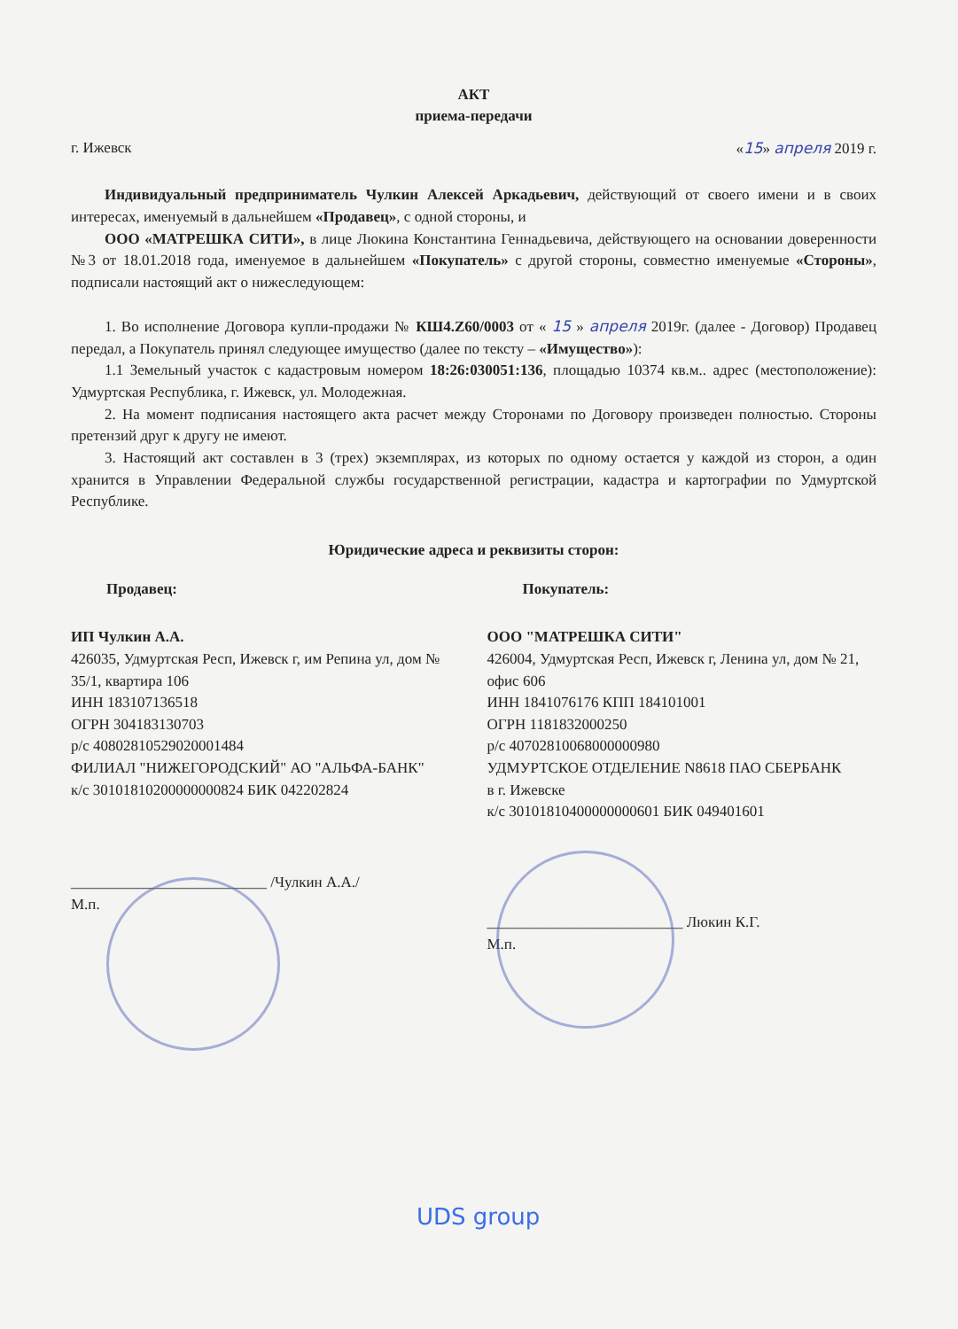АКТ
приема-передачи
г. Ижевск «15» апреля 2019 г.
Индивидуальный предприниматель Чулкин Алексей Аркадьевич, действующий от своего имени и в своих интересах, именуемый в дальнейшем «Продавец», с одной стороны, и
ООО «МАТРЕШКА СИТИ», в лице Люкина Константина Геннадьевича, действующего на основании доверенности №3 от 18.01.2018 года, именуемое в дальнейшем «Покупатель» с другой стороны, совместно именуемые «Стороны», подписали настоящий акт о нижеследующем:
1. Во исполнение Договора купли-продажи № КШ4.Z60/0003 от « 15 » апреля 2019г. (далее - Договор) Продавец передал, а Покупатель принял следующее имущество (далее по тексту – «Имущество»):
1.1 Земельный участок с кадастровым номером 18:26:030051:136, площадью 10374 кв.м.. адрес (местоположение): Удмуртская Республика, г. Ижевск, ул. Молодежная.
2. На момент подписания настоящего акта расчет между Сторонами по Договору произведен полностью. Стороны претензий друг к другу не имеют.
3. Настоящий акт составлен в 3 (трех) экземплярах, из которых по одному остается у каждой из сторон, а один хранится в Управлении Федеральной службы государственной регистрации, кадастра и картографии по Удмуртской Республике.
Юридические адреса и реквизиты сторон:
Продавец:
ИП Чулкин А.А.
426035, Удмуртская Респ, Ижевск г, им Репина ул, дом № 35/1, квартира 106
ИНН 183107136518
ОГРН 304183130703
р/с 40802810529020001484
ФИЛИАЛ "НИЖЕГОРОДСКИЙ" АО "АЛЬФА-БАНК"
к/с 30101810200000000824 БИК 042202824
__________________________ /Чулкин А.А./
М.п.
Покупатель:
ООО "МАТРЕШКА СИТИ"
426004, Удмуртская Респ, Ижевск г, Ленина ул, дом № 21, офис 606
ИНН 1841076176 КПП 184101001
ОГРН 1181832000250
р/с 40702810068000000980
УДМУРТСКОЕ ОТДЕЛЕНИЕ N8618 ПАО СБЕРБАНК
в г. Ижевске
к/с 30101810400000000601 БИК 049401601
__________________________ Люкин К.Г.
М.п.
UDS group